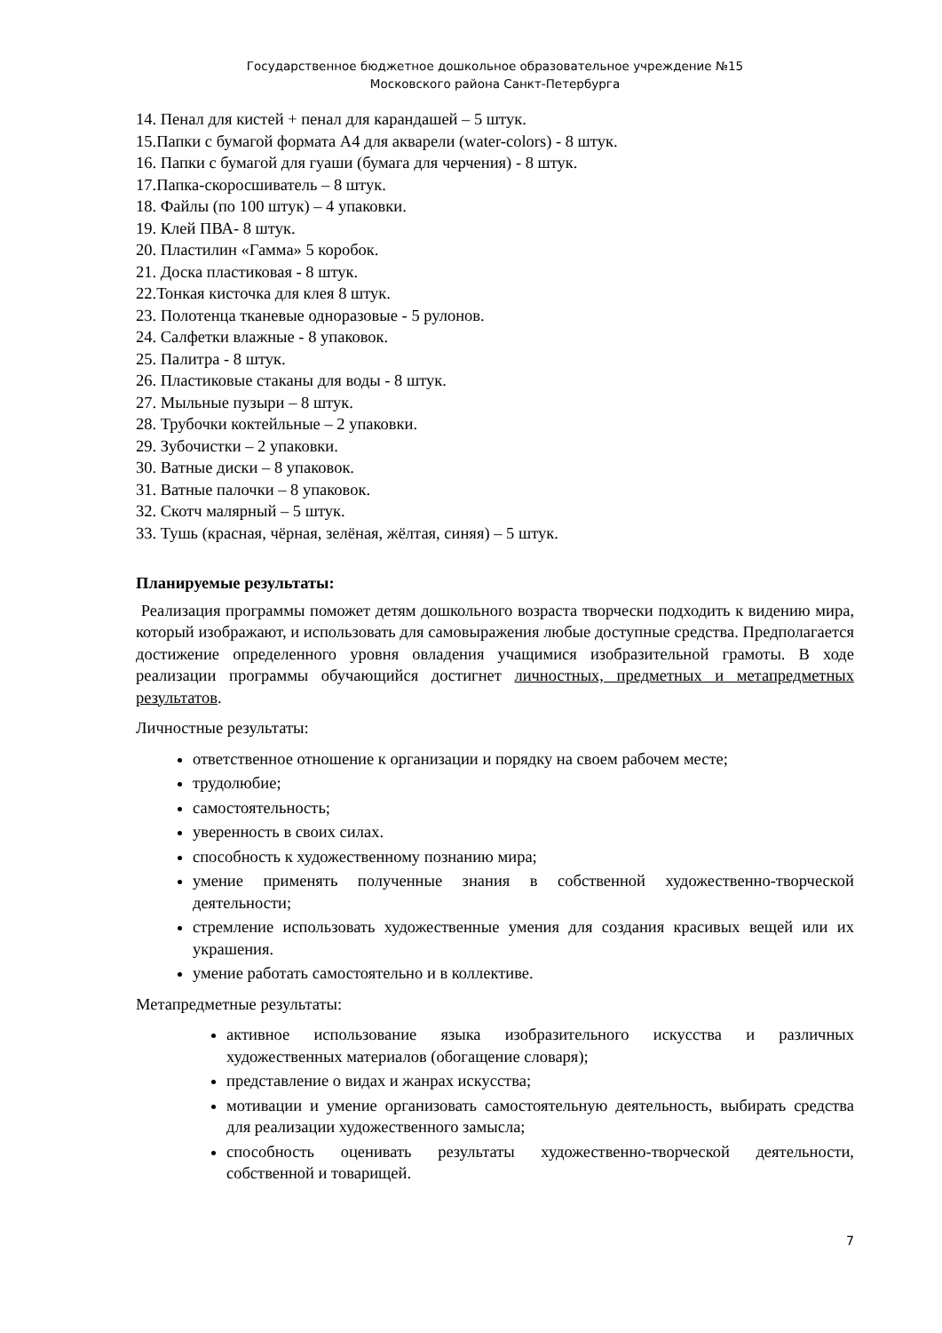Государственное бюджетное дошкольное образовательное учреждение №15
Московского района Санкт-Петербурга
14. Пенал для кистей + пенал для карандашей – 5 штук.
15.Папки с бумагой формата А4 для акварели (water-colors) - 8 штук.
16. Папки с бумагой для гуаши (бумага для черчения) - 8 штук.
17.Папка-скоросшиватель – 8 штук.
18. Файлы (по 100 штук) – 4 упаковки.
19. Клей ПВА- 8 штук.
20. Пластилин «Гамма» 5 коробок.
21. Доска пластиковая - 8 штук.
22.Тонкая кисточка для клея 8 штук.
23. Полотенца тканевые одноразовые - 5 рулонов.
24. Салфетки влажные - 8 упаковок.
25. Палитра - 8 штук.
26. Пластиковые стаканы для воды - 8 штук.
27. Мыльные пузыри – 8 штук.
28. Трубочки коктейльные – 2 упаковки.
29. Зубочистки – 2 упаковки.
30. Ватные диски – 8 упаковок.
31. Ватные палочки – 8 упаковок.
32. Скотч малярный – 5 штук.
33. Тушь (красная, чёрная, зелёная, жёлтая, синяя) – 5 штук.
Планируемые результаты:
Реализация программы поможет детям дошкольного возраста творчески подходить к видению мира, который изображают, и использовать для самовыражения любые доступные средства. Предполагается достижение определенного уровня овладения учащимися изобразительной грамоты. В ходе реализации программы обучающийся достигнет личностных, предметных и метапредметных результатов.
Личностные результаты:
ответственное отношение к организации и порядку на своем рабочем месте;
трудолюбие;
самостоятельность;
уверенность в своих силах.
способность к художественному познанию мира;
умение применять полученные знания в собственной художественно-творческой деятельности;
стремление использовать художественные умения для создания красивых вещей или их украшения.
умение работать самостоятельно и в коллективе.
Метапредметные результаты:
активное использование языка изобразительного искусства и различных художественных материалов (обогащение словаря);
представление о видах и жанрах искусства;
мотивации и умение организовать самостоятельную деятельность, выбирать средства для реализации художественного замысла;
способность оценивать результаты художественно-творческой деятельности, собственной и товарищей.
7